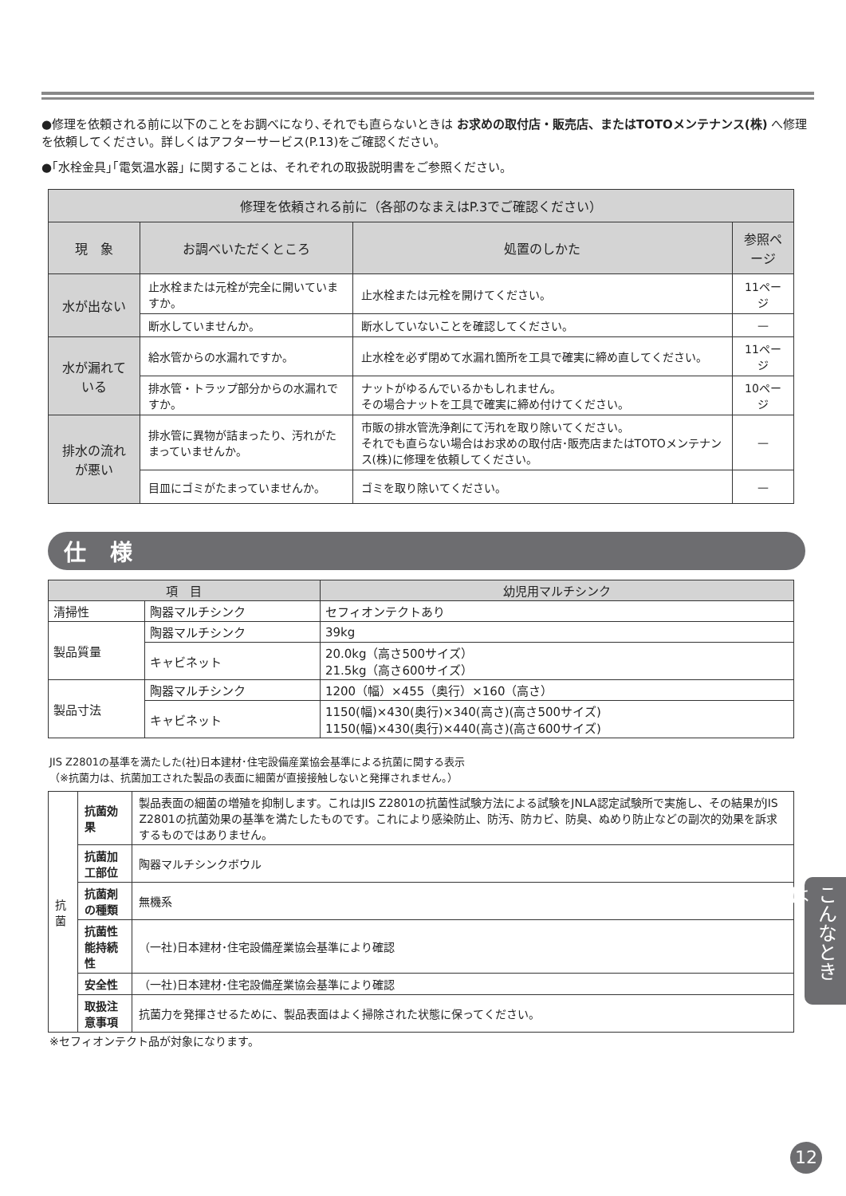●修理を依頼される前に以下のことをお調べになり､それでも直らないときは お求めの取付店・販売店、またはTOTOメンテナンス(株) へ修理を依頼してください。詳しくはアフターサービス(P.13)をご確認ください。
●｢水栓金具｣｢電気温水器｣ に関することは、それぞれの取扱説明書をご参照ください。
| 修理を依頼される前に（各部のなまえはP.3でご確認ください） | | | |
| --- | --- | --- | --- |
| 現 象 | お調べいただくところ | 処置のしかた | 参照ページ |
| 水が出ない | 止水栓または元栓が完全に開いていますか。 | 止水栓または元栓を開けてください。 | 11ページ |
| | 断水していませんか。 | 断水していないことを確認してください。 | — |
| 水が漏れている | 給水管からの水漏れですか。 | 止水栓を必ず閉めて水漏れ箇所を工具で確実に締め直してください。 | 11ページ |
| | 排水管・トラップ部分からの水漏れですか。 | ナットがゆるんでいるかもしれません。 その場合ナットを工具で確実に締め付けてください。 | 10ページ |
| 排水の流れが悪い | 排水管に異物が詰まったり、汚れがたまっていませんか。 | 市販の排水管洗浄剤にて汚れを取り除いてください。 それでも直らない場合はお求めの取付店･販売店またはTOTOメンテナンス(株)に修理を依頼してください。 | — |
| | 目皿にゴミがたまっていませんか。 | ゴミを取り除いてください。 | — |
仕様
| 項 目 | | 幼児用マルチシンク |
| 清掃性 | 陶器マルチシンク | セフィオンテクトあり |
| 製品質量 | 陶器マルチシンク | 39kg |
| | キャビネット | 20.0kg（高さ500サイズ） 21.5kg（高さ600サイズ） |
| 製品寸法 | 陶器マルチシンク | 1200（幅）×455（奥行）×160（高さ） |
| | キャビネット | 1150(幅)×430(奥行)×340(高さ)(高さ500サイズ) 1150(幅)×430(奥行)×440(高さ)(高さ600サイズ) |
JIS Z2801の基準を満たした(社)日本建材･住宅設備産業協会基準による抗菌に関する表示
（※抗菌力は、抗菌加工された製品の表面に細菌が直接接触しないと発揮されません。）
| 抗菌 | 抗菌効果 | 製品表面の細菌の増殖を抑制します。これはJIS Z2801の抗菌性試験方法による試験をJNLA認定試験所で実施し、その結果がJIS Z2801の抗菌効果の基準を満たしたものです。これにより感染防止、防汚、防カビ、防臭、ぬめり防止などの副次的効果を訴求するものではありません。 |
| | 抗菌加工部位 | 陶器マルチシンクボウル |
| | 抗菌剤の種類 | 無機系 |
| | 抗菌性能持続性 | （一社)日本建材･住宅設備産業協会基準により確認 |
| | 安全性 | （一社)日本建材･住宅設備産業協会基準により確認 |
| | 取扱注意事項 | 抗菌力を発揮させるために、製品表面はよく掃除された状態に保ってください。 |
※セフィオンテクト品が対象になります。
こんなときは
12